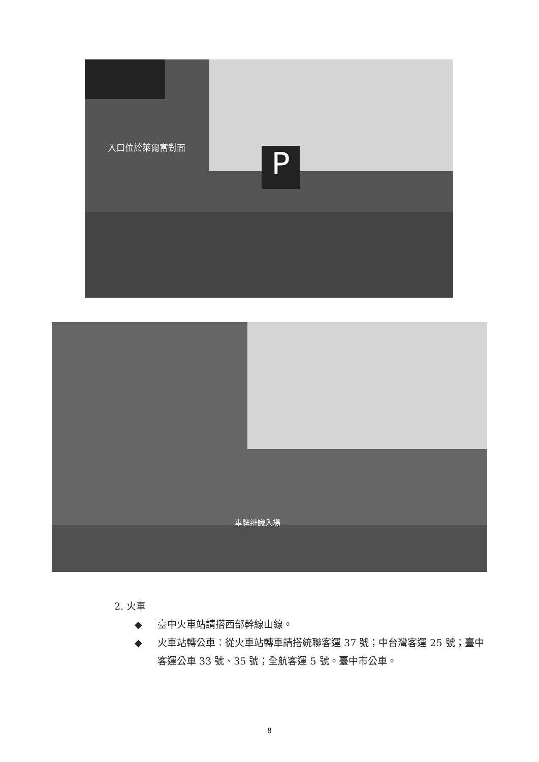入口位於萊爾富對面 P
車牌辨識入場
2. 火車
◆ 臺中火車站請搭西部幹線山線。
◆ 火車站轉公車：從火車站轉車請搭統聯客運 37 號；中台灣客運 25 號；臺中客運公車 33 號、35 號；全航客運 5 號。臺中市公車。
8